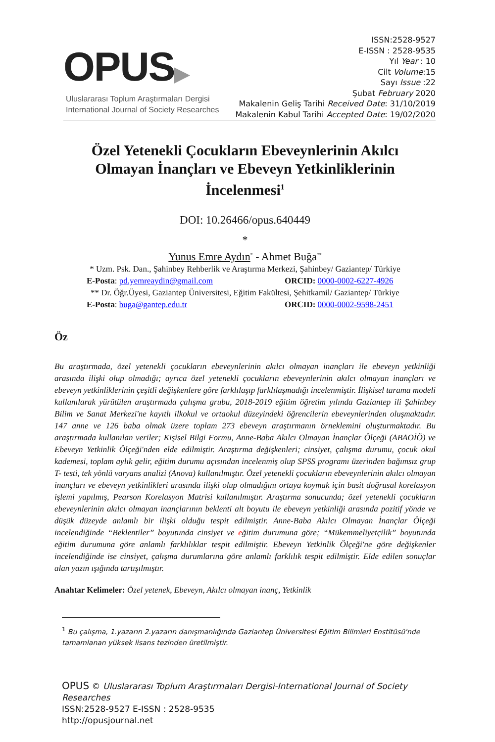OPUS▶
Uluslararası Toplum Araştırmaları Dergisi
International Journal of Society Researches
ISSN:2528-9527
E-ISSN : 2528-9535
Yıl Year : 10
Cilt Volume:15
Sayı Issue :22
Şubat February 2020
Makalenin Geliş Tarihi Received Date: 31/10/2019
Makalenin Kabul Tarihi Accepted Date: 19/02/2020
Özel Yetenekli Çocukların Ebeveynlerinin Akılcı
Olmayan İnançları ve Ebeveyn Yetkinliklerinin
İncelenmesi<sup>1</sup>
DOI: 10.26466/opus.640449
*
Yunus Emre Aydın<sup>*</sup> - Ahmet Buğa<sup>**</sup>
* Uzm. Psk. Dan., Şahinbey Rehberlik ve Araştırma Merkezi, Şahinbey/ Gaziantep/ Türkiye
E-Posta: pd.yemreaydin@gmail.com ORCID: 0000-0002-6227-4926
** Dr. Öğr.Üyesi, Gaziantep Üniversitesi, Eğitim Fakültesi, Şehitkamil/ Gaziantep/ Türkiye
E-Posta: buga@gantep.edu.tr ORCID: 0000-0002-9598-2451
Öz
Bu araştırmada, özel yetenekli çocukların ebeveynlerinin akılcı olmayan inançları ile ebeveyn yetkinliği arasında ilişki olup olmadığı; ayrıca özel yetenekli çocukların ebeveynlerinin akılcı olmayan inançları ve ebeveyn yetkinliklerinin çeşitli değişkenlere göre farklılaşıp farklılaşmadığı incelenmiştir. İlişkisel tarama modeli kullanılarak yürütülen araştırmada çalışma grubu, 2018-2019 eğitim öğretim yılında Gaziantep ili Şahinbey Bilim ve Sanat Merkezi'ne kayıtlı ilkokul ve ortaokul düzeyindeki öğrencilerin ebeveynlerinden oluşmaktadır. 147 anne ve 126 baba olmak üzere toplam 273 ebeveyn araştırmanın örneklemini oluşturmaktadır. Bu araştırmada kullanılan veriler; Kişisel Bilgi Formu, Anne-Baba Akılcı Olmayan İnançlar Ölçeği (ABAOİÖ) ve Ebeveyn Yetkinlik Ölçeği'nden elde edilmiştir. Araştırma değişkenleri; cinsiyet, çalışma durumu, çocuk okul kademesi, toplam aylık gelir, eğitim durumu açısından incelenmiş olup SPSS programı üzerinden bağımsız grup T- testi, tek yönlü varyans analizi (Anova) kullanılmıştır. Özel yetenekli çocukların ebeveynlerinin akılcı olmayan inançları ve ebeveyn yetkinlikleri arasında ilişki olup olmadığını ortaya koymak için basit doğrusal korelasyon işlemi yapılmış, Pearson Korelasyon Matrisi kullanılmıştır. Araştırma sonucunda; özel yetenekli çocukların ebeveynlerinin akılcı olmayan inançlarının beklenti alt boyutu ile ebeveyn yetkinliği arasında pozitif yönde ve düşük düzeyde anlamlı bir ilişki olduğu tespit edilmiştir. Anne-Baba Akılcı Olmayan İnançlar Ölçeği incelendiğinde “Beklentiler” boyutunda cinsiyet ve eğitim durumuna göre; “Mükemmeliyetçilik” boyutunda eğitim durumuna göre anlamlı farklılıklar tespit edilmiştir. Ebeveyn Yetkinlik Ölçeği'ne göre değişkenler incelendiğinde ise cinsiyet, çalışma durumlarına göre anlamlı farklılık tespit edilmiştir. Elde edilen sonuçlar alan yazın ışığında tartışılmıştır.
Anahtar Kelimeler: Özel yetenek, Ebeveyn, Akılcı olmayan inanç, Yetkinlik
<sup>1</sup> Bu çalışma, 1.yazarın 2.yazarın danışmanlığında Gaziantep Üniversitesi Eğitim Bilimleri Enstitüsü'nde tamamlanan yüksek lisans tezinden üretilmiştir.
OPUS © Uluslararası Toplum Araştırmaları Dergisi-International Journal of Society Researches
ISSN:2528-9527 E-ISSN : 2528-9535
http://opusjournal.net